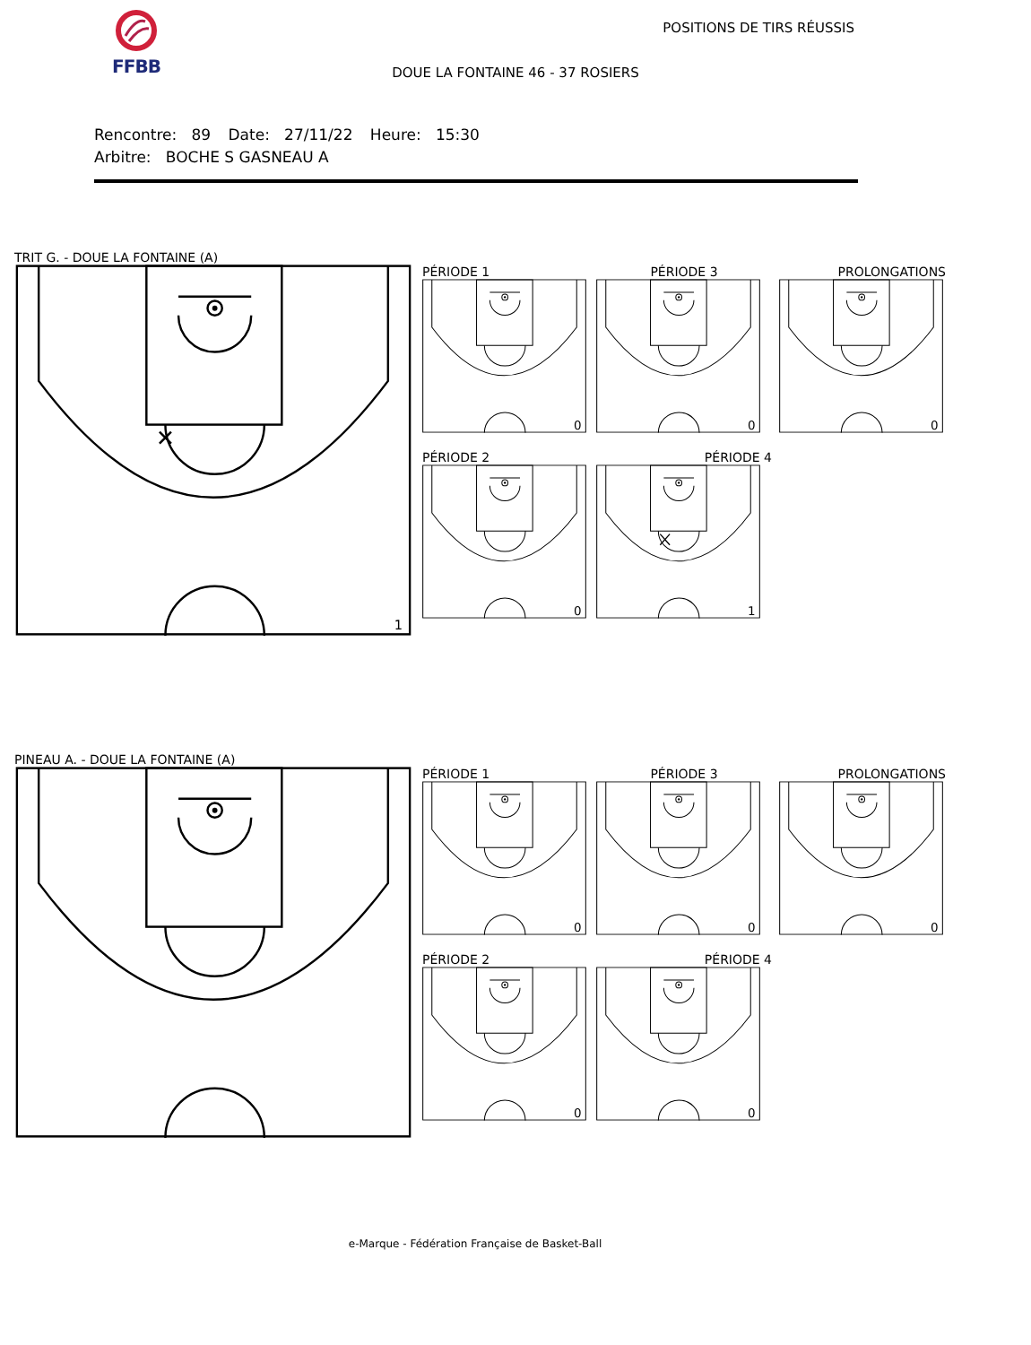FFBB
POSITIONS DE TIRS RÉUSSIS
DOUE LA FONTAINE 46 - 37 ROSIERS
Rencontre: 89 Date: 27/11/22 Heure: 15:30
Arbitre: BOCHE S GASNEAU A
TRIT G. - DOUE LA FONTAINE (A)
1
PÉRIODE 1
0
PÉRIODE 3
0
PROLONGATIONS
0
PÉRIODE 2
0
PÉRIODE 4
1
PINEAU A. - DOUE LA FONTAINE (A)
PÉRIODE 1
0
PÉRIODE 3
0
PROLONGATIONS
0
PÉRIODE 2
0
PÉRIODE 4
0
e-Marque - Fédération Française de Basket-Ball